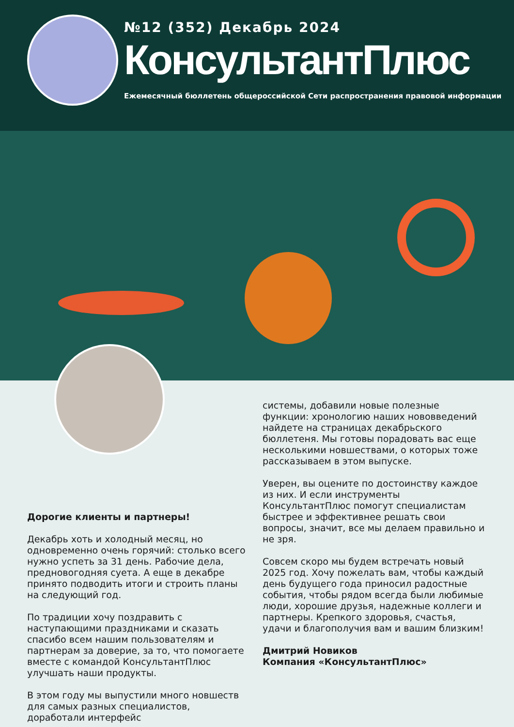№12 (352) Декабрь 2024
КонсультантПлюс
Ежемесячный бюллетень общероссийской Сети распространения правовой информации
Дорогие клиенты и партнеры!
Декабрь хоть и холодный месяц, но одновременно очень горячий: столько всего нужно успеть за 31 день. Рабочие дела, предновогодняя суета. А еще в декабре принято подводить итоги и строить планы на следующий год.
По традиции хочу поздравить с наступающими праздниками и сказать спасибо всем нашим пользователям и партнерам за доверие, за то, что помогаете вместе с командой КонсультантПлюс улучшать наши продукты.
В этом году мы выпустили много новшеств для самых разных специалистов, доработали интерфейс
системы, добавили новые полезные функции: хронологию наших нововведений найдете на страницах декабрьского бюллетеня. Мы готовы порадовать вас еще несколькими новшествами, о которых тоже рассказываем в этом выпуске.
Уверен, вы оцените по достоинству каждое из них. И если инструменты КонсультантПлюс помогут специалистам быстрее и эффективнее решать свои вопросы, значит, все мы делаем правильно и не зря.
Совсем скоро мы будем встречать новый 2025 год. Хочу пожелать вам, чтобы каждый день будущего года приносил радостные события, чтобы рядом всегда были любимые люди, хорошие друзья, надежные коллеги и партнеры. Крепкого здоровья, счастья, удачи и благополучия вам и вашим близким!
Дмитрий Новиков
Компания «КонсультантПлюс»